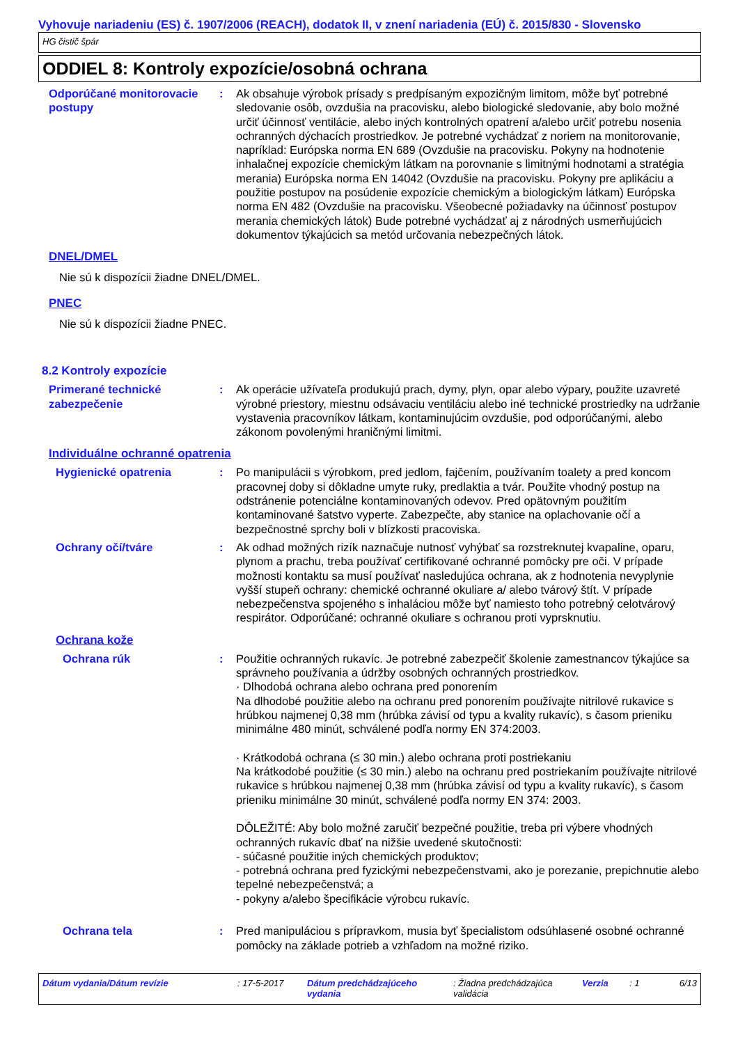Vyhovuje nariadeniu (ES) č. 1907/2006 (REACH), dodatok II, v znení nariadenia (EÚ) č. 2015/830 - Slovensko
HG čistič špár
ODDIEL 8: Kontroly expozície/osobná ochrana
Odporúčané monitorovacie postupy
: Ak obsahuje výrobok prísady s predpísaným expozičným limitom, môže byť potrebné sledovanie osôb, ovzdušia na pracovisku, alebo biologické sledovanie, aby bolo možné určiť účinnosť ventilácie, alebo iných kontrolných opatrení a/alebo určiť potrebu nosenia ochranných dýchacích prostriedkov. Je potrebné vychádzať z noriem na monitorovanie, napríklad: Európska norma EN 689 (Ovzdušie na pracovisku. Pokyny na hodnotenie inhalačnej expozície chemickým látkam na porovnanie s limitnými hodnotami a stratégia merania) Európska norma EN 14042 (Ovzdušie na pracovisku. Pokyny pre aplikáciu a použitie postupov na posúdenie expozície chemickým a biologickým látkam) Európska norma EN 482 (Ovzdušie na pracovisku. Všeobecné požiadavky na účinnosť postupov merania chemických látok) Bude potrebné vychádzať aj z národných usmerňujúcich dokumentov týkajúcich sa metód určovania nebezpečných látok.
DNEL/DMEL
Nie sú k dispozícii žiadne DNEL/DMEL.
PNEC
Nie sú k dispozícii žiadne PNEC.
8.2 Kontroly expozície
Primerané technické zabezpečenie
: Ak operácie užívateľa produkujú prach, dymy, plyn, opar alebo výpary, použite uzavreté výrobné priestory, miestnu odsávaciu ventiláciu alebo iné technické prostriedky na udržanie vystavenia pracovníkov látkam, kontaminujúcim ovzdušie, pod odporúčanými, alebo zákonom povolenými hraničnými limitmi.
Individuálne ochranné opatrenia
Hygienické opatrenia : Po manipulácii s výrobkom, pred jedlom, fajčením, používaním toalety a pred koncom pracovnej doby si dôkladne umyte ruky, predlaktia a tvár. Použite vhodný postup na odstránenie potenciálne kontaminovaných odevov. Pred opätovným použitím kontaminované šatstvo vyperte. Zabezpečte, aby stanice na oplachovanie očí a bezpečnostné sprchy boli v blízkosti pracoviska.
Ochrany očí/tváre : Ak odhad možných rizík naznačuje nutnosť vyhýbať sa rozstreknutej kvapaline, oparu, plynom a prachu, treba používať certifikované ochranné pomôcky pre oči. V prípade možnosti kontaktu sa musí používať nasledujúca ochrana, ak z hodnotenia nevyplynie vyšší stupeň ochrany: chemické ochranné okuliare a/ alebo tvárový štít. V prípade nebezpečenstva spojeného s inhaláciou môže byť namiesto toho potrebný celotvárový respirátor. Odporúčané: ochranné okuliare s ochranou proti vyprsknutiu.
Ochrana kože
Ochrana rúk : Použitie ochranných rukavíc. Je potrebné zabezpečiť školenie zamestnancov týkajúce sa správneho používania a údržby osobných ochranných prostriedkov.
· Dlhodobá ochrana alebo ochrana pred ponorením
Na dlhodobé použitie alebo na ochranu pred ponorením používajte nitrilové rukavice s hrúbkou najmenej 0,38 mm (hrúbka závisí od typu a kvality rukavíc), s časom prieniku minimálne 480 minút, schválené podľa normy EN 374:2003.
· Krátkodobá ochrana (≤ 30 min.) alebo ochrana proti postriekaniu
Na krátkodobé použitie (≤ 30 min.) alebo na ochranu pred postriekaním používajte nitrilové rukavice s hrúbkou najmenej 0,38 mm (hrúbka závisí od typu a kvality rukavíc), s časom prieniku minimálne 30 minút, schválené podľa normy EN 374: 2003.
DÔLEŽITÉ: Aby bolo možné zaručiť bezpečné použitie, treba pri výbere vhodných ochranných rukavíc dbať na nižšie uvedené skutočnosti:
- súčasné použitie iných chemických produktov;
- potrebná ochrana pred fyzickými nebezpečenstvami, ako je porezanie, prepichnutie alebo tepelné nebezpečenstvá; a
- pokyny a/alebo špecifikácie výrobcu rukavíc.
Ochrana tela : Pred manipuláciou s prípravkom, musia byť špecialistom odsúhlasené osobné ochranné pomôcky na základe potrieb a vzhľadom na možné riziko.
Dátum vydania/Dátum revízie : 17-5-2017 Dátum predchádzajúceho vydania
: Žiadna predchádzajúca validácia
Verzia : 1 6/13